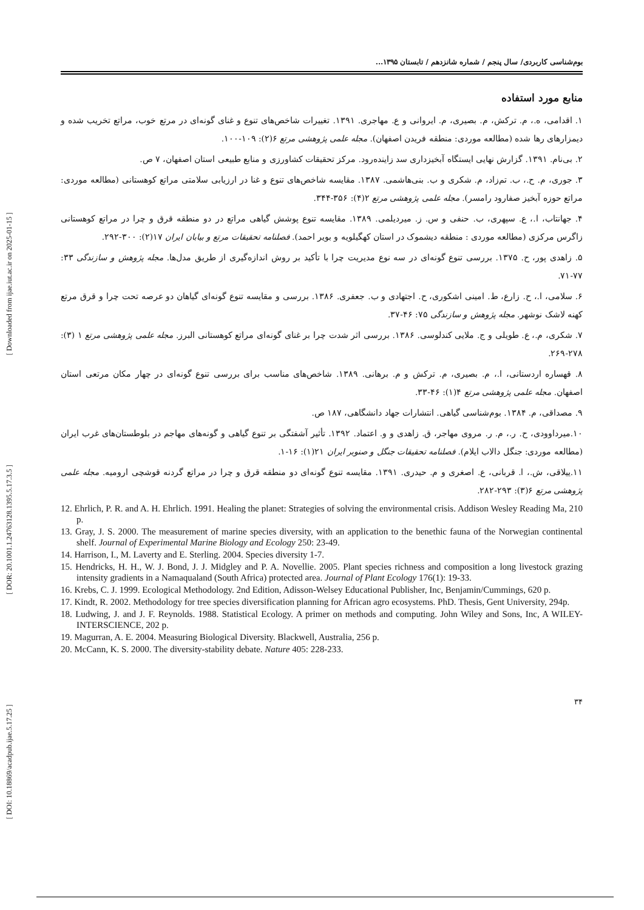[ Downloaded from ijae.iut.ac.ir on 2025-01-15 ]
[ DOR: 20.1001.1.24763128.1395.5.17.3.5 ]
[ DOI: 10.18869/acadpub.ijae.5.17.25 ]
بوم‌شناسی کاربردی/ سال پنجم / شماره شانزدهم / تابستان ۱۳۹۵...
منابع مورد استفاده
۱. اقدامی، ه.، م. ترکش، م. بصیری، م. ایروانی و ع. مهاجری. ۱۳۹۱. تغییرات شاخص‌های تنوع و غنای گونه‌ای در مرتع خوب، مراتع تخریب شده و دیمزارهای رها شده (مطالعه موردی: منطقه فریدن اصفهان). مجله علمی پژوهشی مرتع ۶(۲): ۱۰۹-۱۰۰.
۲. بی‌نام. ۱۳۹۱. گزارش نهایی ایستگاه آبخیزداری سد زاینده‌رود. مرکز تحقیقات کشاورزی و منابع طبیعی استان اصفهان، ۷ ص.
۳. جوری، م. ح.، ب. تم‌زاد، م. شکری و ب. بنی‌هاشمی. ۱۳۸۷. مقایسه شاخص‌های تنوع و غنا در ارزیابی سلامتی مراتع کوهستانی (مطالعه موردی: مراتع حوزه آبخیز صفارود رامسر). مجله علمی پژوهشی مرتع ۲(۴): ۳۵۶-۳۴۴.
۴. جهانتاب، ا.، ع. سپهری، ب. حنفی و س. ز. میردیلمی. ۱۳۸۹. مقایسه تنوع پوشش گیاهی مراتع در دو منطقه قرق و چرا در مراتع کوهستانی زاگرس مرکزی (مطالعه موردی : منطقه دیشموک در استان کهگیلویه و بویر احمد). فصلنامه تحقیقات مرتع و بیابان ایران ۱۷(۲): ۳۰۰-۲۹۲.
۵. زاهدی پور، ح. ۱۳۷۵. بررسی تنوع گونه‌ای در سه نوع مدیریت چرا با تأکید بر روش اندازه‌گیری از طریق مدل‌ها. مجله پژوهش و سازندگی ۳۳: ۷۷-۷۱.
۶. سلامی، ا.، ح. زارع، ط. امینی اشکوری، ح. اجتهادی و ب. جعفری. ۱۳۸۶. بررسی و مقایسه تنوع گونه‌ای گیاهان دو عرصه تحت چرا و قرق مرتع کهنه لاشک نوشهر. مجله پژوهش و سازندگی ۷۵: ۴۶-۳۷.
۷. شکری، م.، ع. طویلی و ج. ملایی کندلوسی. ۱۳۸۶. بررسی اثر شدت چرا بر غنای گونه‌ای مراتع کوهستانی البرز. مجله علمی پژوهشی مرتع ۱ (۳): ۲۷۸-۲۶۹.
۸. قهساره اردستانی، ا.، م. بصیری، م. ترکش و م. برهانی. ۱۳۸۹. شاخص‌های مناسب برای بررسی تنوع گونه‌ای در چهار مکان مرتعی استان اصفهان. مجله علمی پژوهشی مرتع ۴(۱): ۴۶-۳۳.
۹. مصداقی، م. ۱۳۸۴. بوم‌شناسی گیاهی. انتشارات جهاد دانشگاهی، ۱۸۷ ص.
۱۰.میرداوودی، ح. ر.، م. ر. مروی مهاجر، ق. زاهدی و و. اعتماد. ۱۳۹۲. تأثیر آشفتگی بر تنوع گیاهی و گونه‌های مهاجم در بلوطستان‌های غرب ایران (مطالعه موردی: جنگل دالاب ایلام). فصلنامه تحقیقات جنگل و صنوبر ایران ۲۱(۱): ۱۶-۱.
۱۱.ییلاقی، ش.، ا. قربانی، ع. اصغری و م. حیدری. ۱۳۹۱. مقایسه تنوع گونه‌ای دو منطقه قرق و چرا در مراتع گردنه قوشچی ارومیه. مجله علمی پژوهشی مرتع ۶(۳): ۲۹۳-۲۸۲.
12. Ehrlich, P. R. and A. H. Ehrlich. 1991. Healing the planet: Strategies of solving the environmental crisis. Addison Wesley Reading Ma, 210 p.
13. Gray, J. S. 2000. The measurement of marine species diversity, with an application to the benethic fauna of the Norwegian continental shelf. Journal of Experimental Marine Biology and Ecology 250: 23-49.
14. Harrison, I., M. Laverty and E. Sterling. 2004. Species diversity 1-7.
15. Hendricks, H. H., W. J. Bond, J. J. Midgley and P. A. Novellie. 2005. Plant species richness and composition a long livestock grazing intensity gradients in a Namaqualand (South Africa) protected area. Journal of Plant Ecology 176(1): 19-33.
16. Krebs, C. J. 1999. Ecological Methodology. 2nd Edition, Adisson-Welsey Educational Publisher, Inc, Benjamin/Cummings, 620 p.
17. Kindt, R. 2002. Methodology for tree species diversification planning for African agro ecosystems. PhD. Thesis, Gent University, 294p.
18. Ludwing, J. and J. F. Reynolds. 1988. Statistical Ecology. A primer on methods and computing. John Wiley and Sons, Inc, A WILEY-INTERSCIENCE, 202 p.
19. Magurran, A. E. 2004. Measuring Biological Diversity. Blackwell, Australia, 256 p.
20. McCann, K. S. 2000. The diversity-stability debate. Nature 405: 228-233.
۳۴